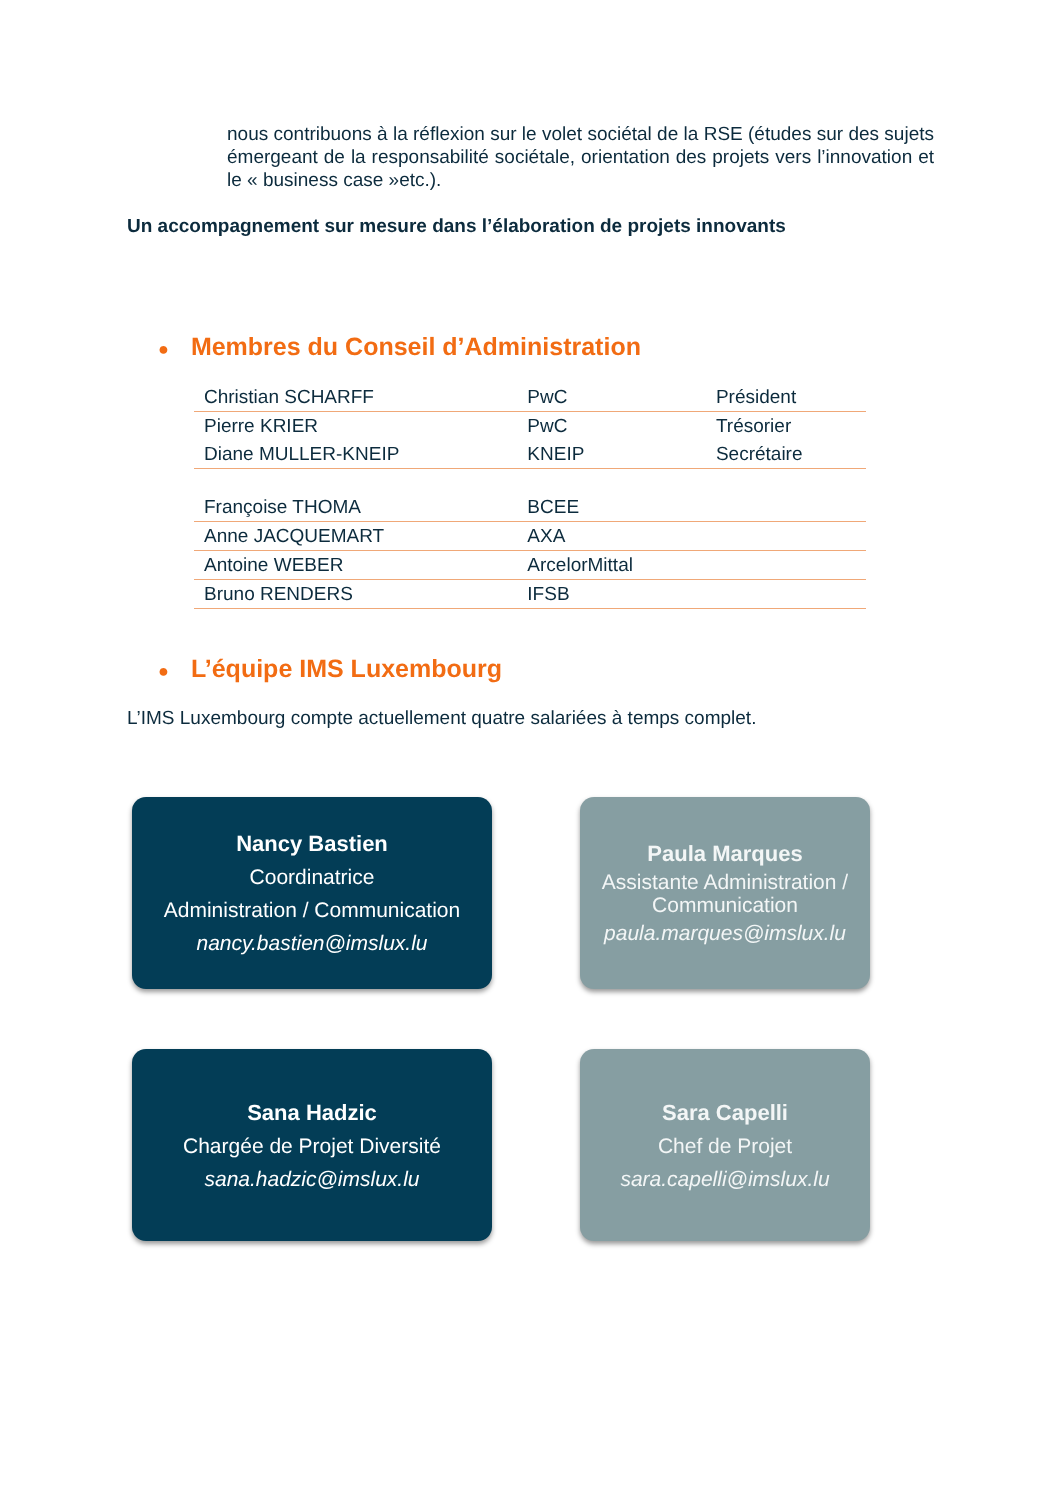nous contribuons à la réflexion sur le volet sociétal de la RSE (études sur des sujets émergeant de la responsabilité sociétale, orientation des projets vers l’innovation et le « business case »etc.).
Un accompagnement sur mesure dans l’élaboration de projets innovants
● Membres du Conseil d’Administration
| Christian SCHARFF | PwC | Président |
| Pierre KRIER | PwC | Trésorier |
| Diane MULLER-KNEIP | KNEIP | Secrétaire |
| Françoise THOMA | BCEE | |
| Anne JACQUEMART | AXA | |
| Antoine WEBER | ArcelorMittal | |
| Bruno RENDERS | IFSB | |
● L’équipe IMS Luxembourg
L’IMS Luxembourg compte actuellement quatre salariées à temps complet.
Nancy Bastien
Coordinatrice
Administration / Communication
nancy.bastien@imslux.lu
Paula Marques
Assistante Administration / Communication
paula.marques@imslux.lu
Sana Hadzic
Chargée de Projet Diversité
sana.hadzic@imslux.lu
Sara Capelli
Chef de Projet
sara.capelli@imslux.lu